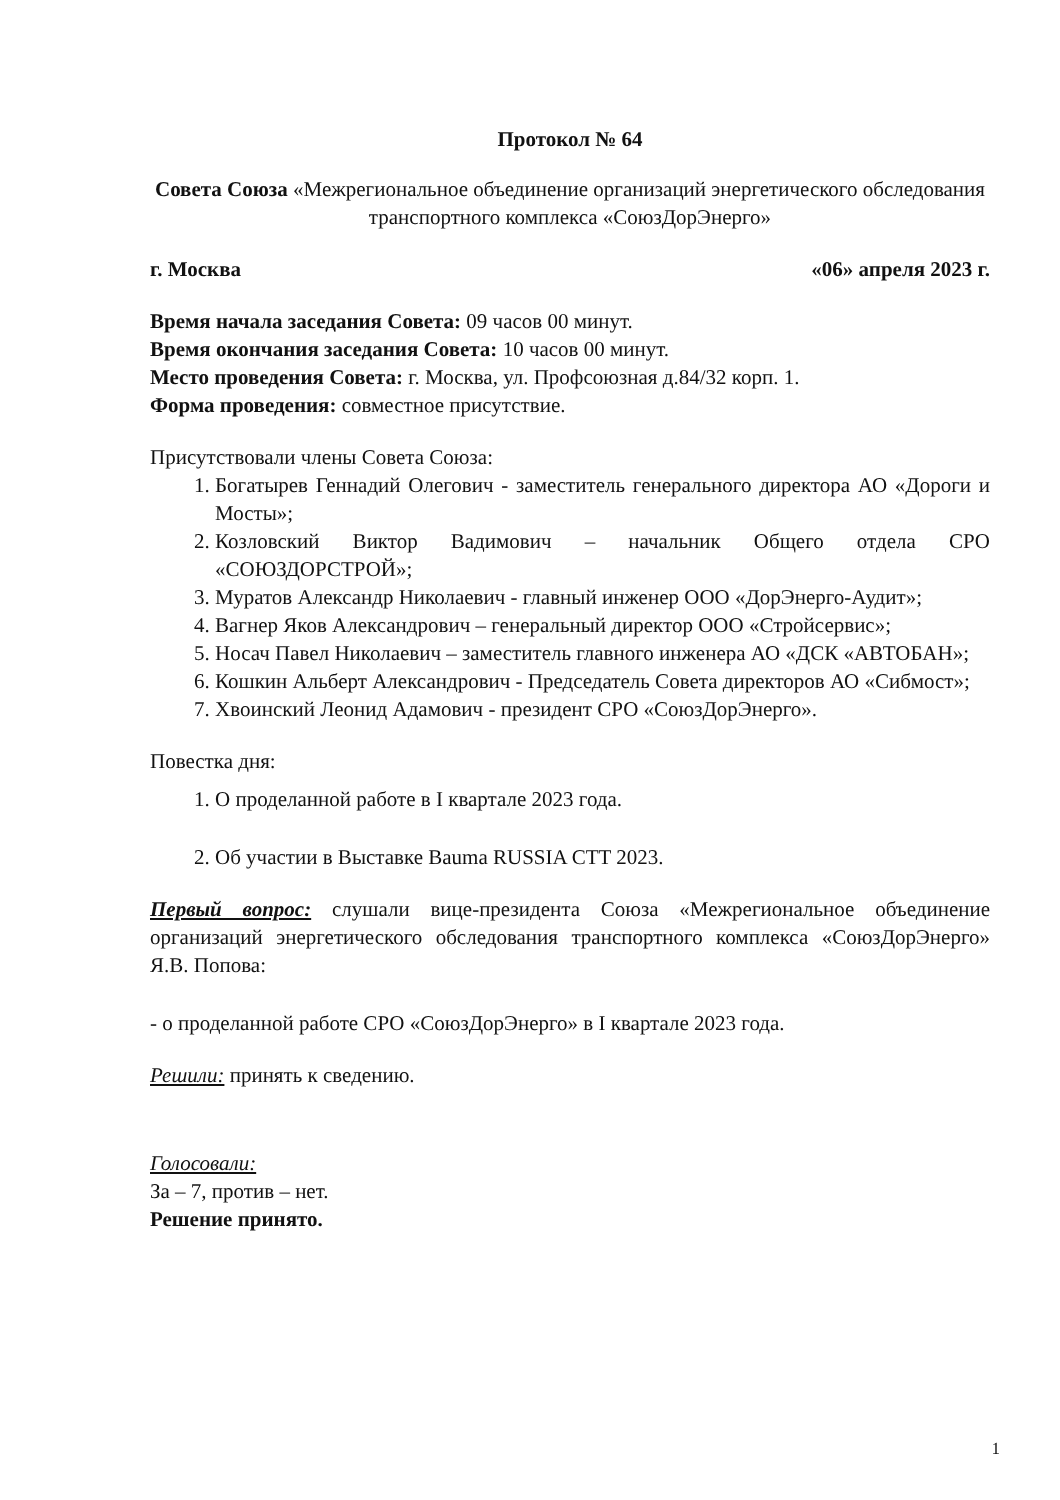Протокол № 64
Совета Союза «Межрегиональное объединение организаций энергетического обследования транспортного комплекса «СоюзДорЭнерго»
г. Москва «06» апреля 2023 г.
Время начала заседания Совета: 09 часов 00 минут.
Время окончания заседания Совета: 10 часов 00 минут.
Место проведения Совета: г. Москва, ул. Профсоюзная д.84/32 корп. 1.
Форма проведения: совместное присутствие.
Присутствовали члены Совета Союза:
1. Богатырев Геннадий Олегович - заместитель генерального директора АО «Дороги и Мосты»;
2. Козловский Виктор Вадимович – начальник Общего отдела СРО «СОЮЗДОРСТРОЙ»;
3. Муратов Александр Николаевич - главный инженер ООО «ДорЭнерго-Аудит»;
4. Вагнер Яков Александрович – генеральный директор ООО «Стройсервис»;
5. Носач Павел Николаевич – заместитель главного инженера АО «ДСК «АВТОБАН»;
6. Кошкин Альберт Александрович - Председатель Совета директоров АО «Сибмост»;
7. Хвоинский Леонид Адамович - президент СРО «СоюзДорЭнерго».
Повестка дня:
1. О проделанной работе в I квартале 2023 года.
2. Об участии в Выставке Bauma RUSSIA CTT 2023.
Первый вопрос: слушали вице-президента Союза «Межрегиональное объединение организаций энергетического обследования транспортного комплекса «СоюзДорЭнерго» Я.В. Попова:
- о проделанной работе СРО «СоюзДорЭнерго» в I квартале 2023 года.
Решили: принять к сведению.
Голосовали:
За – 7, против – нет.
Решение принято.
1